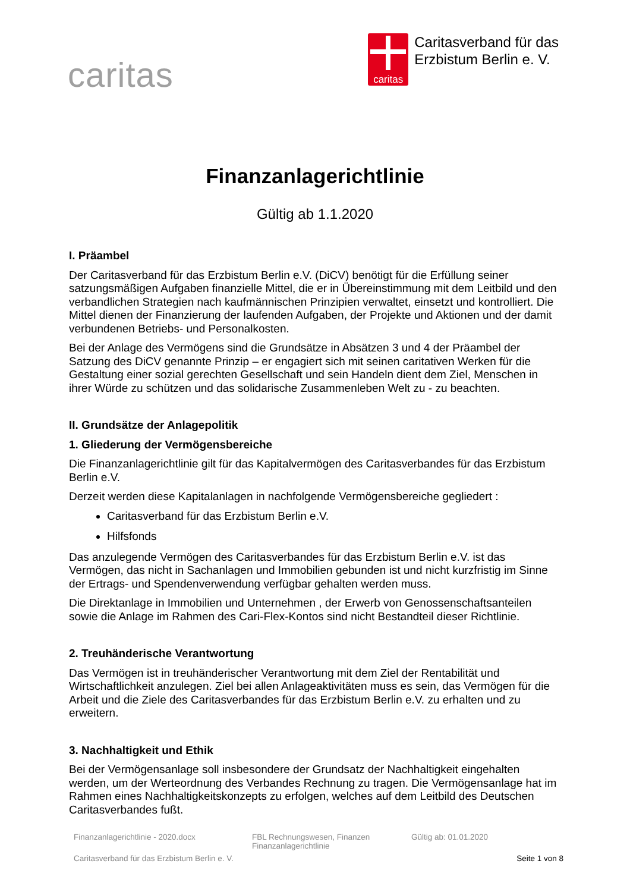caritas
caritas
Caritasverband für das
Erzbistum Berlin e. V.
Finanzanlagerichtlinie
Gültig ab 1.1.2020
I. Präambel
Der Caritasverband für das Erzbistum Berlin e.V. (DiCV) benötigt für die Erfüllung seiner satzungsmäßigen Aufgaben finanzielle Mittel, die er in Übereinstimmung mit dem Leitbild und den verbandlichen Strategien nach kaufmännischen Prinzipien verwaltet, einsetzt und kontrolliert. Die Mittel dienen der Finanzierung der laufenden Aufgaben, der Projekte und Aktionen und der damit verbundenen Betriebs- und Personalkosten.
Bei der Anlage des Vermögens sind die Grundsätze in Absätzen 3 und 4 der Präambel der Satzung des DiCV genannte Prinzip – er engagiert sich mit seinen caritativen Werken für die Gestaltung einer sozial gerechten Gesellschaft und sein Handeln dient dem Ziel, Menschen in ihrer Würde zu schützen und das solidarische Zusammenleben Welt zu - zu beachten.
II. Grundsätze der Anlagepolitik
1. Gliederung der Vermögensbereiche
Die Finanzanlagerichtlinie gilt für das Kapitalvermögen des Caritasverbandes für das Erzbistum Berlin e.V.
Derzeit werden diese Kapitalanlagen in nachfolgende Vermögensbereiche gegliedert :
Caritasverband für das Erzbistum Berlin e.V.
Hilfsfonds
Das anzulegende Vermögen des Caritasverbandes für das Erzbistum Berlin e.V. ist das Vermögen, das nicht in Sachanlagen und Immobilien gebunden ist und nicht kurzfristig im Sinne der Ertrags- und Spendenverwendung verfügbar gehalten werden muss.
Die Direktanlage in Immobilien und Unternehmen , der Erwerb von Genossenschaftsanteilen sowie die Anlage im Rahmen des Cari-Flex-Kontos sind nicht Bestandteil dieser Richtlinie.
2. Treuhänderische Verantwortung
Das Vermögen ist in treuhänderischer Verantwortung mit dem Ziel der Rentabilität und Wirtschaftlichkeit anzulegen. Ziel bei allen Anlageaktivitäten muss es sein, das Vermögen für die Arbeit und die Ziele des Caritasverbandes für das Erzbistum Berlin e.V. zu erhalten und zu erweitern.
3. Nachhaltigkeit und Ethik
Bei der Vermögensanlage soll insbesondere der Grundsatz der Nachhaltigkeit eingehalten werden, um der Werteordnung des Verbandes Rechnung zu tragen. Die Vermögensanlage hat im Rahmen eines Nachhaltigkeitskonzepts zu erfolgen, welches auf dem Leitbild des Deutschen Caritasverbandes fußt.
Finanzanlagerichtlinie - 2020.docx
FBL Rechnungswesen, Finanzen
Finanzanlagerichtlinie
Gültig ab: 01.01.2020
Caritasverband für das Erzbistum Berlin e. V.
Seite 1 von 8